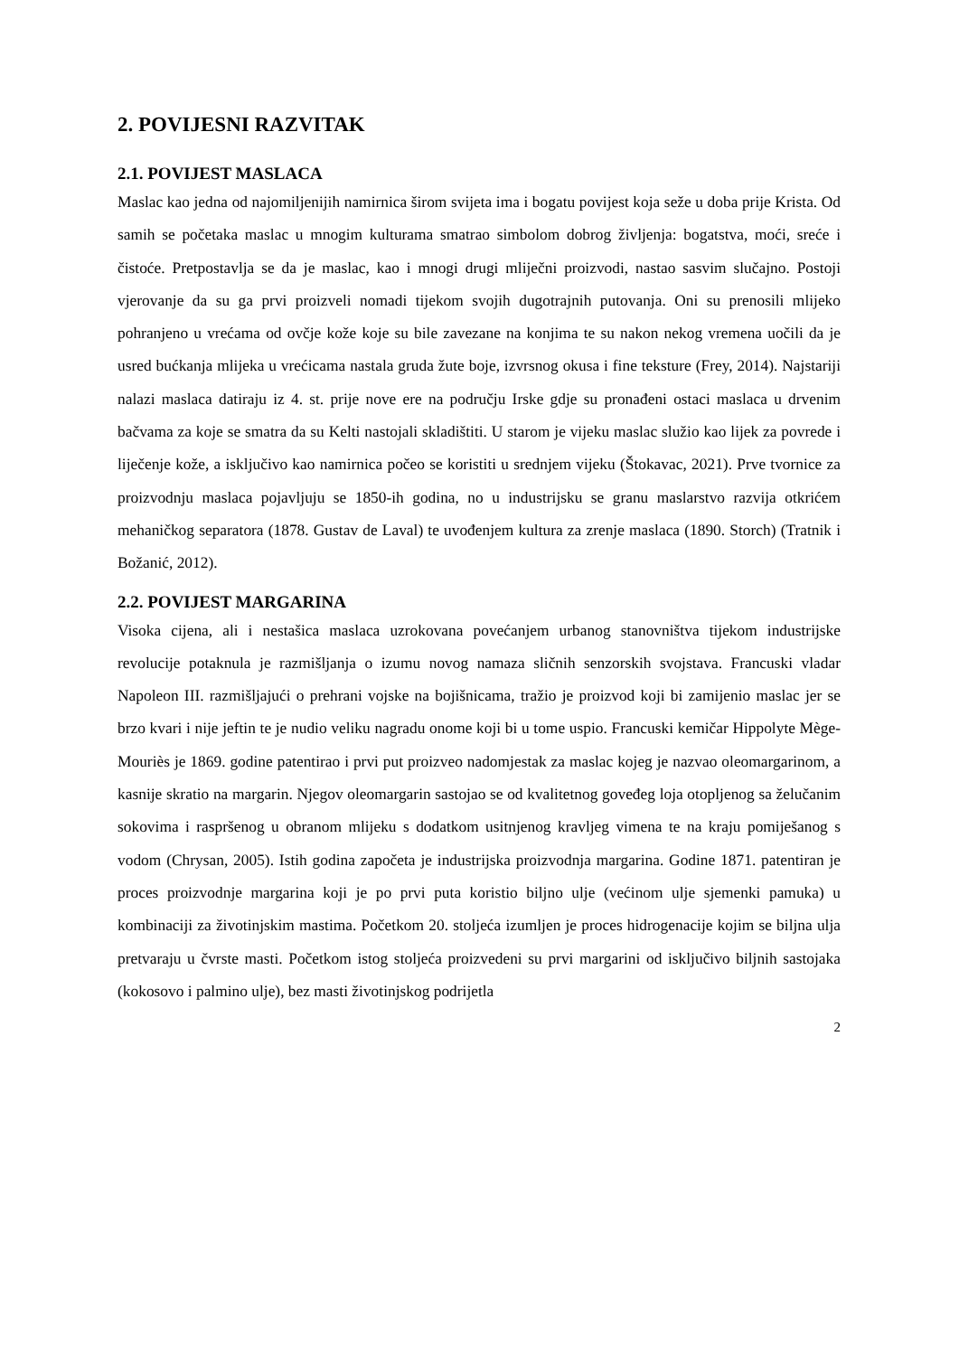2. POVIJESNI RAZVITAK
2.1. POVIJEST MASLACA
Maslac kao jedna od najomiljenijih namirnica širom svijeta ima i bogatu povijest koja seže u doba prije Krista. Od samih se početaka maslac u mnogim kulturama smatrao simbolom dobrog življenja: bogatstva, moći, sreće i čistoće. Pretpostavlja se da je maslac, kao i mnogi drugi mliječni proizvodi, nastao sasvim slučajno. Postoji vjerovanje da su ga prvi proizveli nomadi tijekom svojih dugotrajnih putovanja. Oni su prenosili mlijeko pohranjeno u vrećama od ovčje kože koje su bile zavezane na konjima te su nakon nekog vremena uočili da je usred bućkanja mlijeka u vrećicama nastala gruda žute boje, izvrsnog okusa i fine teksture (Frey, 2014). Najstariji nalazi maslaca datiraju iz 4. st. prije nove ere na području Irske gdje su pronađeni ostaci maslaca u drvenim bačvama za koje se smatra da su Kelti nastojali skladištiti. U starom je vijeku maslac služio kao lijek za povrede i liječenje kože, a isključivo kao namirnica počeo se koristiti u srednjem vijeku (Štokavac, 2021). Prve tvornice za proizvodnju maslaca pojavljuju se 1850-ih godina, no u industrijsku se granu maslarstvo razvija otkrićem mehaničkog separatora (1878. Gustav de Laval) te uvođenjem kultura za zrenje maslaca (1890. Storch) (Tratnik i Božanić, 2012).
2.2. POVIJEST MARGARINA
Visoka cijena, ali i nestašica maslaca uzrokovana povećanjem urbanog stanovništva tijekom industrijske revolucije potaknula je razmišljanja o izumu novog namaza sličnih senzorskih svojstava. Francuski vladar Napoleon III. razmišljajući o prehrani vojske na bojišnicama, tražio je proizvod koji bi zamijenio maslac jer se brzo kvari i nije jeftin te je nudio veliku nagradu onome koji bi u tome uspio. Francuski kemičar Hippolyte Mège-Mouriès je 1869. godine patentirao i prvi put proizveo nadomjestak za maslac kojeg je nazvao oleomargarinom, a kasnije skratio na margarin. Njegov oleomargarin sastojao se od kvalitetnog goveđeg loja otopljenog sa želučanim sokovima i raspršenog u obranom mlijeku s dodatkom usitnjenog kravljeg vimena te na kraju pomiješanog s vodom (Chrysan, 2005). Istih godina započeta je industrijska proizvodnja margarina. Godine 1871. patentiran je proces proizvodnje margarina koji je po prvi puta koristio biljno ulje (većinom ulje sjemenki pamuka) u kombinaciji za životinjskim mastima. Početkom 20. stoljeća izumljen je proces hidrogenacije kojim se biljna ulja pretvaraju u čvrste masti. Početkom istog stoljeća proizvedeni su prvi margarini od isključivo biljnih sastojaka (kokosovo i palmino ulje), bez masti životinjskog podrijetla
2